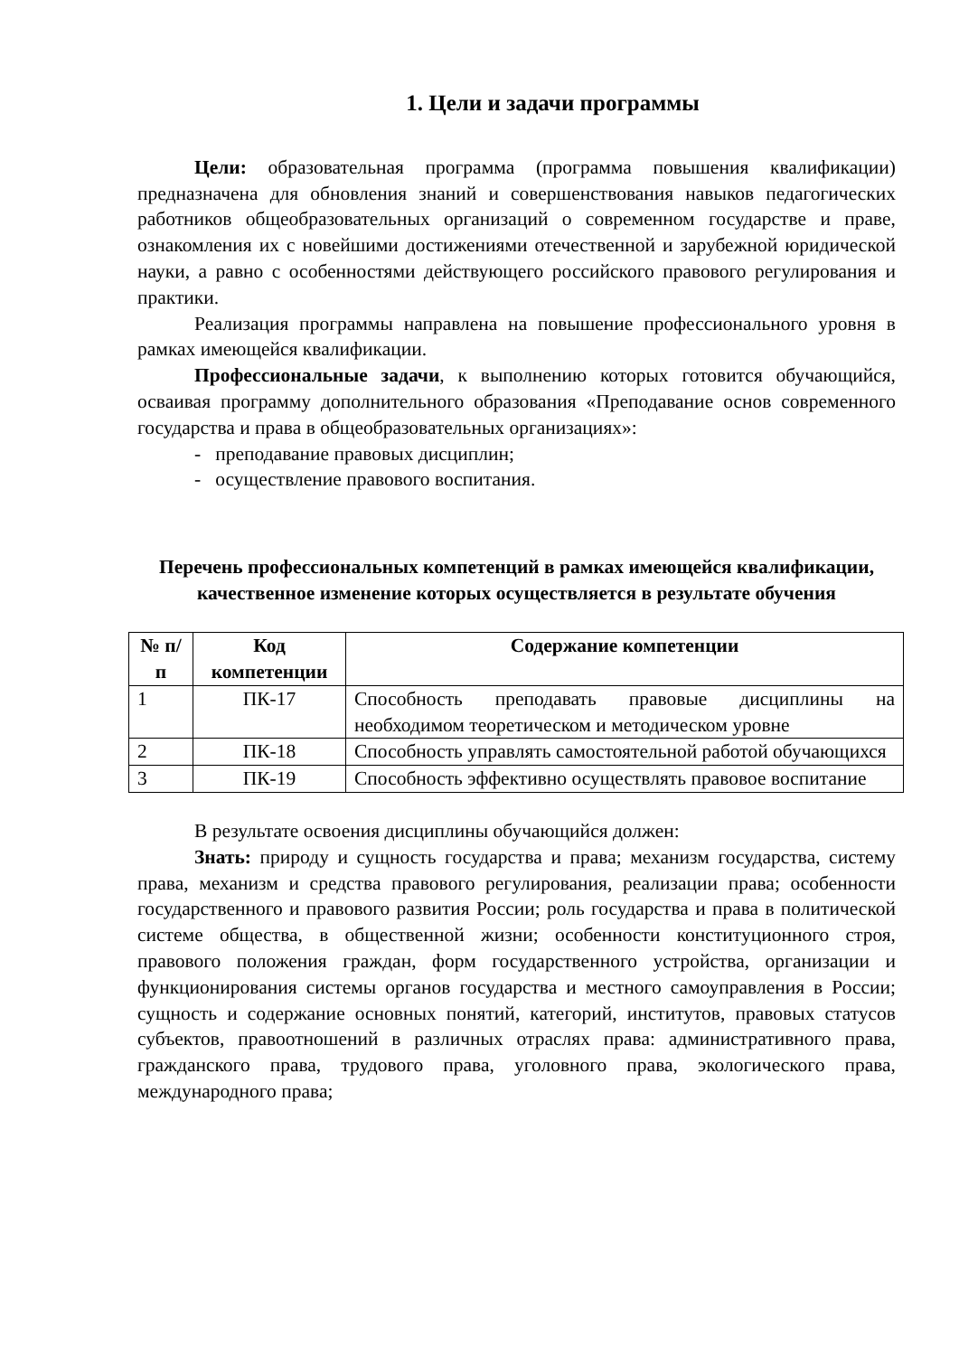1. Цели и задачи программы
Цели: образовательная программа (программа повышения квалификации) предназначена для обновления знаний и совершенствования навыков педагогических работников общеобразовательных организаций о современном государстве и праве, ознакомления их с новейшими достижениями отечественной и зарубежной юридической науки, а равно с особенностями действующего российского правового регулирования и практики.
Реализация программы направлена на повышение профессионального уровня в рамках имеющейся квалификации.
Профессиональные задачи, к выполнению которых готовится обучающийся, осваивая программу дополнительного образования «Преподавание основ современного государства и права в общеобразовательных организациях»:
- преподавание правовых дисциплин;
- осуществление правового воспитания.
Перечень профессиональных компетенций в рамках имеющейся квалификации, качественное изменение которых осуществляется в результате обучения
| № п/п | Код компетенции | Содержание компетенции |
| --- | --- | --- |
| 1 | ПК-17 | Способность преподавать правовые дисциплины на необходимом теоретическом и методическом уровне |
| 2 | ПК-18 | Способность управлять самостоятельной работой обучающихся |
| 3 | ПК-19 | Способность эффективно осуществлять правовое воспитание |
В результате освоения дисциплины обучающийся должен:
Знать: природу и сущность государства и права; механизм государства, систему права, механизм и средства правового регулирования, реализации права; особенности государственного и правового развития России; роль государства и права в политической системе общества, в общественной жизни; особенности конституционного строя, правового положения граждан, форм государственного устройства, организации и функционирования системы органов государства и местного самоуправления в России; сущность и содержание основных понятий, категорий, институтов, правовых статусов субъектов, правоотношений в различных отраслях права: административного права, гражданского права, трудового права, уголовного права, экологического права, международного права;